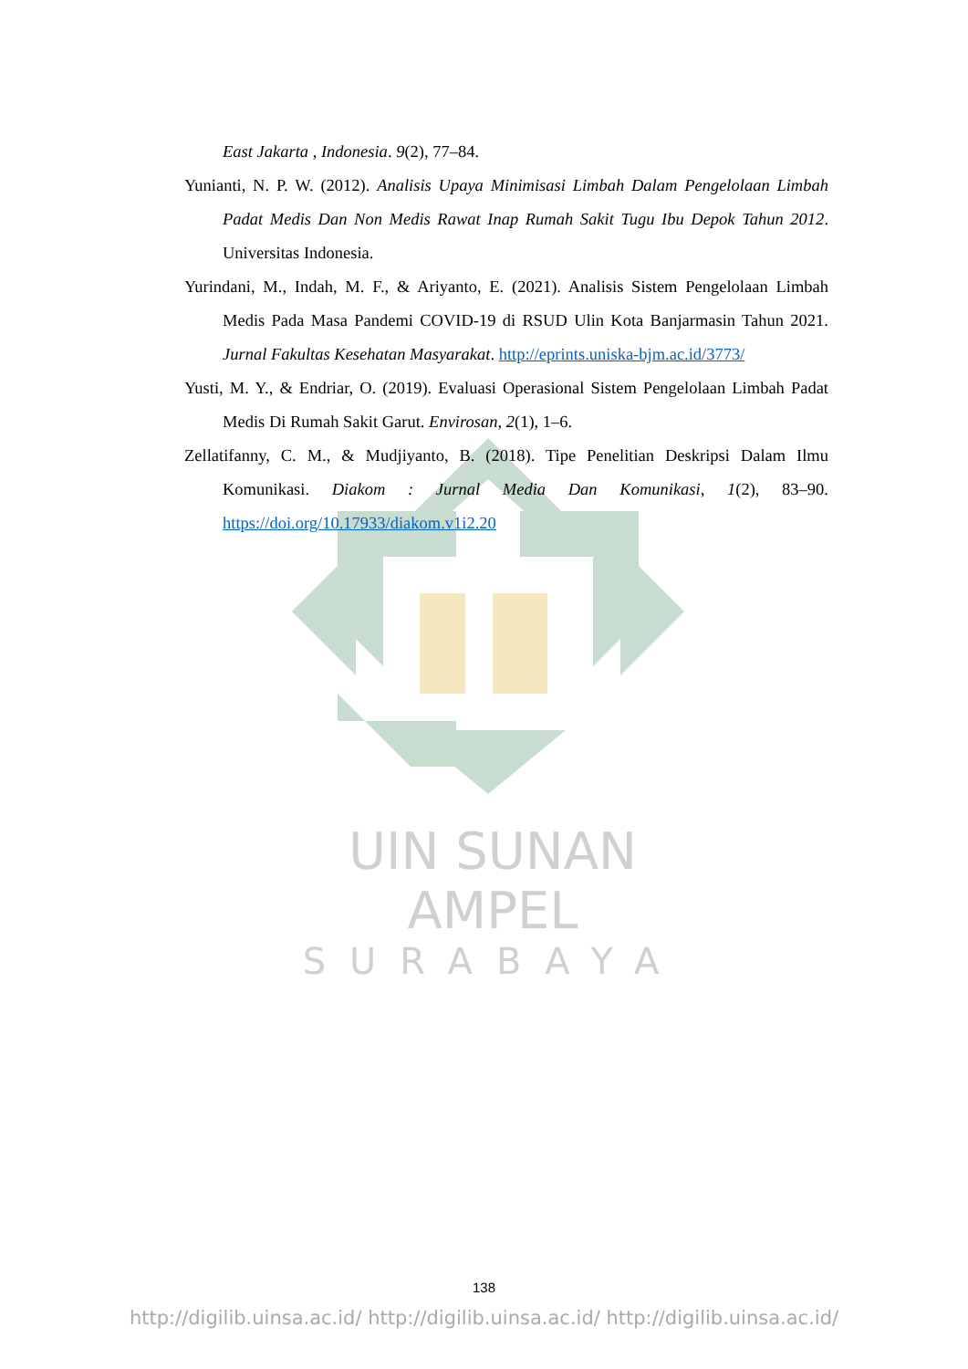East Jakarta , Indonesia. 9(2), 77–84.
Yunianti, N. P. W. (2012). Analisis Upaya Minimisasi Limbah Dalam Pengelolaan Limbah Padat Medis Dan Non Medis Rawat Inap Rumah Sakit Tugu Ibu Depok Tahun 2012. Universitas Indonesia.
Yurindani, M., Indah, M. F., & Ariyanto, E. (2021). Analisis Sistem Pengelolaan Limbah Medis Pada Masa Pandemi COVID-19 di RSUD Ulin Kota Banjarmasin Tahun 2021. Jurnal Fakultas Kesehatan Masyarakat. http://eprints.uniska-bjm.ac.id/3773/
Yusti, M. Y., & Endriar, O. (2019). Evaluasi Operasional Sistem Pengelolaan Limbah Padat Medis Di Rumah Sakit Garut. Envirosan, 2(1), 1–6.
Zellatifanny, C. M., & Mudjiyanto, B. (2018). Tipe Penelitian Deskripsi Dalam Ilmu Komunikasi. Diakom : Jurnal Media Dan Komunikasi, 1(2), 83–90. https://doi.org/10.17933/diakom.v1i2.20
UIN SUNAN AMPEL
SURABAYA
138
http://digilib.uinsa.ac.id/ http://digilib.uinsa.ac.id/ http://digilib.uinsa.ac.id/